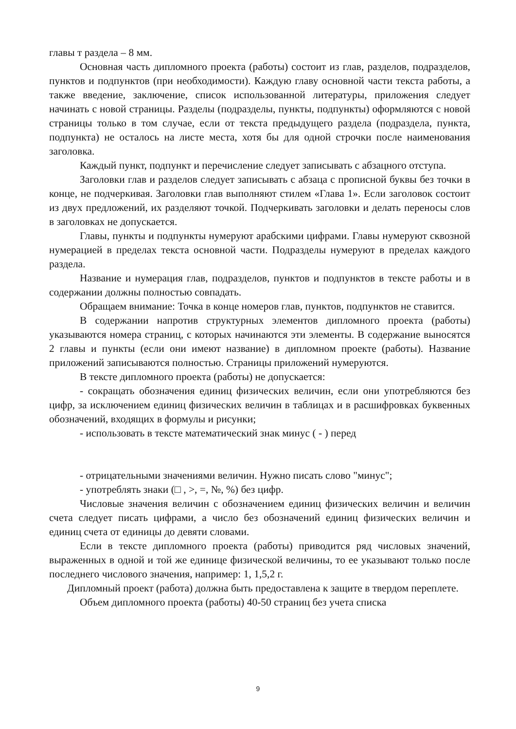главы т раздела – 8 мм.
Основная часть дипломного проекта (работы) состоит из глав, разделов, подразделов, пунктов и подпунктов (при необходимости). Каждую главу основной части текста работы, а также введение, заключение, список использованной литературы, приложения следует начинать с новой страницы. Разделы (подразделы, пункты, подпункты) оформляются с новой страницы только в том случае, если от текста предыдущего раздела (подраздела, пункта, подпункта) не осталось на листе места, хотя бы для одной строчки после наименования заголовка.
Каждый пункт, подпункт и перечисление следует записывать с абзацного отступа.
Заголовки глав и разделов следует записывать с абзаца с прописной буквы без точки в конце, не подчеркивая. Заголовки глав выполняют стилем «Глава 1». Если заголовок состоит из двух предложений, их разделяют точкой. Подчеркивать заголовки и делать переносы слов в заголовках не допускается.
Главы, пункты и подпункты нумеруют арабскими цифрами. Главы нумеруют сквозной нумерацией в пределах текста основной части. Подразделы нумеруют в пределах каждого раздела.
Название и нумерация глав, подразделов, пунктов и подпунктов в тексте работы и в содержании должны полностью совпадать.
Обращаем внимание: Точка в конце номеров глав, пунктов, подпунктов не ставится.
В содержании напротив структурных элементов дипломного проекта (работы) указываются номера страниц, с которых начинаются эти элементы. В содержание выносятся 2 главы и пункты (если они имеют название) в дипломном проекте (работы). Название приложений записываются полностью. Страницы приложений нумеруются.
В тексте дипломного проекта (работы) не допускается:
- сокращать обозначения единиц физических величин, если они употребляются без цифр, за исключением единиц физических величин в таблицах и в расшифровках буквенных обозначений, входящих в формулы и рисунки;
- использовать в тексте математический знак минус ( - ) перед
- отрицательными значениями величин. Нужно писать слово "минус";
- употреблять знаки (□ , >, =, №, %) без цифр.
Числовые значения величин с обозначением единиц физических величин и величин счета следует писать цифрами, а число без обозначений единиц физических величин и единиц счета от единицы до девяти словами.
Если в тексте дипломного проекта (работы) приводится ряд числовых значений, выраженных в одной и той же единице физической величины, то ее указывают только после последнего числового значения, например: 1, 1,5,2 г.
Дипломный проект (работа) должна быть предоставлена к защите в твердом переплете.
Объем дипломного проекта (работы) 40-50 страниц без учета списка
9